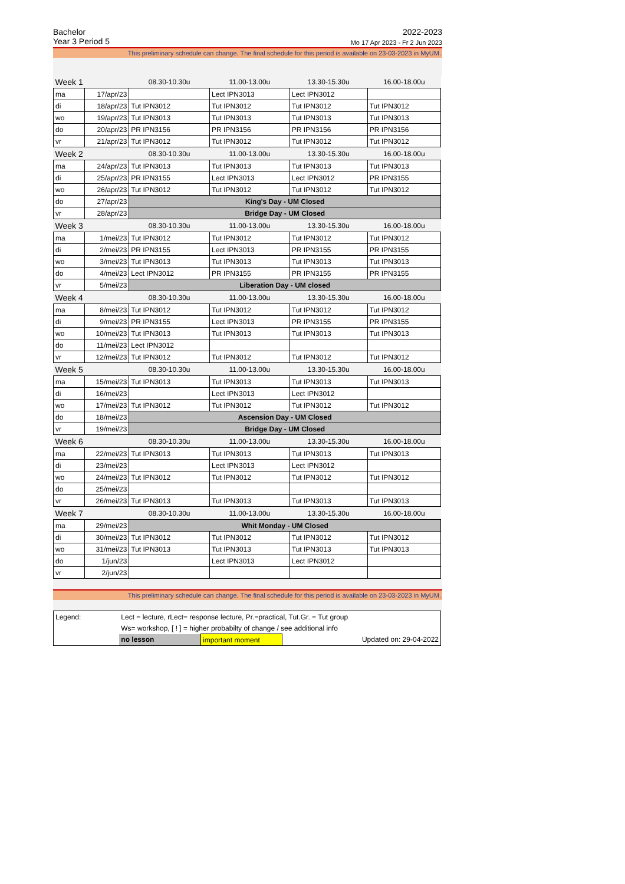Bachelor 2022-2023
Year 3 Period 5 Mo 17 Apr 2023 - Fr 2 Jun 2023
This preliminary schedule can change. The final schedule for this period is available on 23-03-2023 in MyUM.
| Week 1 | | 08.30-10.30u | 11.00-13.00u | 13.30-15.30u | 16.00-18.00u |
| ma | 17/apr/23 | | Lect IPN3013 | Lect IPN3012 | |
| di | 18/apr/23 | Tut IPN3012 | Tut IPN3012 | Tut IPN3012 | Tut IPN3012 |
| wo | 19/apr/23 | Tut IPN3013 | Tut IPN3013 | Tut IPN3013 | Tut IPN3013 |
| do | 20/apr/23 | PR IPN3156 | PR IPN3156 | PR IPN3156 | PR IPN3156 |
| vr | 21/apr/23 | Tut IPN3012 | Tut IPN3012 | Tut IPN3012 | Tut IPN3012 |
| Week 2 | | 08.30-10.30u | 11.00-13.00u | 13.30-15.30u | 16.00-18.00u |
| ma | 24/apr/23 | Tut IPN3013 | Tut IPN3013 | Tut IPN3013 | Tut IPN3013 |
| di | 25/apr/23 | PR IPN3155 | Lect IPN3013 | Lect IPN3012 | PR IPN3155 |
| wo | 26/apr/23 | Tut IPN3012 | Tut IPN3012 | Tut IPN3012 | Tut IPN3012 |
| do | 27/apr/23 | King's Day - UM Closed | | | |
| vr | 28/apr/23 | Bridge Day - UM Closed | | | |
| Week 3 | | 08.30-10.30u | 11.00-13.00u | 13.30-15.30u | 16.00-18.00u |
| ma | 1/mei/23 | Tut IPN3012 | Tut IPN3012 | Tut IPN3012 | Tut IPN3012 |
| di | 2/mei/23 | PR IPN3155 | Lect IPN3013 | PR IPN3155 | PR IPN3155 |
| wo | 3/mei/23 | Tut IPN3013 | Tut IPN3013 | Tut IPN3013 | Tut IPN3013 |
| do | 4/mei/23 | Lect IPN3012 | PR IPN3155 | PR IPN3155 | PR IPN3155 |
| vr | 5/mei/23 | Liberation Day - UM closed | | | |
| Week 4 | | 08.30-10.30u | 11.00-13.00u | 13.30-15.30u | 16.00-18.00u |
| ma | 8/mei/23 | Tut IPN3012 | Tut IPN3012 | Tut IPN3012 | Tut IPN3012 |
| di | 9/mei/23 | PR IPN3155 | Lect IPN3013 | PR IPN3155 | PR IPN3155 |
| wo | 10/mei/23 | Tut IPN3013 | Tut IPN3013 | Tut IPN3013 | Tut IPN3013 |
| do | 11/mei/23 | Lect IPN3012 | | | |
| vr | 12/mei/23 | Tut IPN3012 | Tut IPN3012 | Tut IPN3012 | Tut IPN3012 |
| Week 5 | | 08.30-10.30u | 11.00-13.00u | 13.30-15.30u | 16.00-18.00u |
| ma | 15/mei/23 | Tut IPN3013 | Tut IPN3013 | Tut IPN3013 | Tut IPN3013 |
| di | 16/mei/23 | | Lect IPN3013 | Lect IPN3012 | |
| wo | 17/mei/23 | Tut IPN3012 | Tut IPN3012 | Tut IPN3012 | Tut IPN3012 |
| do | 18/mei/23 | Ascension Day - UM Closed | | | |
| vr | 19/mei/23 | Bridge Day - UM Closed | | | |
| Week 6 | | 08.30-10.30u | 11.00-13.00u | 13.30-15.30u | 16.00-18.00u |
| ma | 22/mei/23 | Tut IPN3013 | Tut IPN3013 | Tut IPN3013 | Tut IPN3013 |
| di | 23/mei/23 | | Lect IPN3013 | Lect IPN3012 | |
| wo | 24/mei/23 | Tut IPN3012 | Tut IPN3012 | Tut IPN3012 | Tut IPN3012 |
| do | 25/mei/23 | | | | |
| vr | 26/mei/23 | Tut IPN3013 | Tut IPN3013 | Tut IPN3013 | Tut IPN3013 |
| Week 7 | | 08.30-10.30u | 11.00-13.00u | 13.30-15.30u | 16.00-18.00u |
| ma | 29/mei/23 | Whit Monday - UM Closed | | | |
| di | 30/mei/23 | Tut IPN3012 | Tut IPN3012 | Tut IPN3012 | Tut IPN3012 |
| wo | 31/mei/23 | Tut IPN3013 | Tut IPN3013 | Tut IPN3013 | Tut IPN3013 |
| do | 1/jun/23 | | Lect IPN3013 | Lect IPN3012 | |
| vr | 2/jun/23 | | | | |
This preliminary schedule can change. The final schedule for this period is available on 23-03-2023 in MyUM.
| Legend: | Lect = lecture, rLect= response lecture, Pr.=practical, Tut.Gr. = Tut group | | | |
| | Ws= workshop, [ ! ] = higher probabilty of change / see additional info | | | |
| | no lesson | important moment | | Updated on: 29-04-2022 |